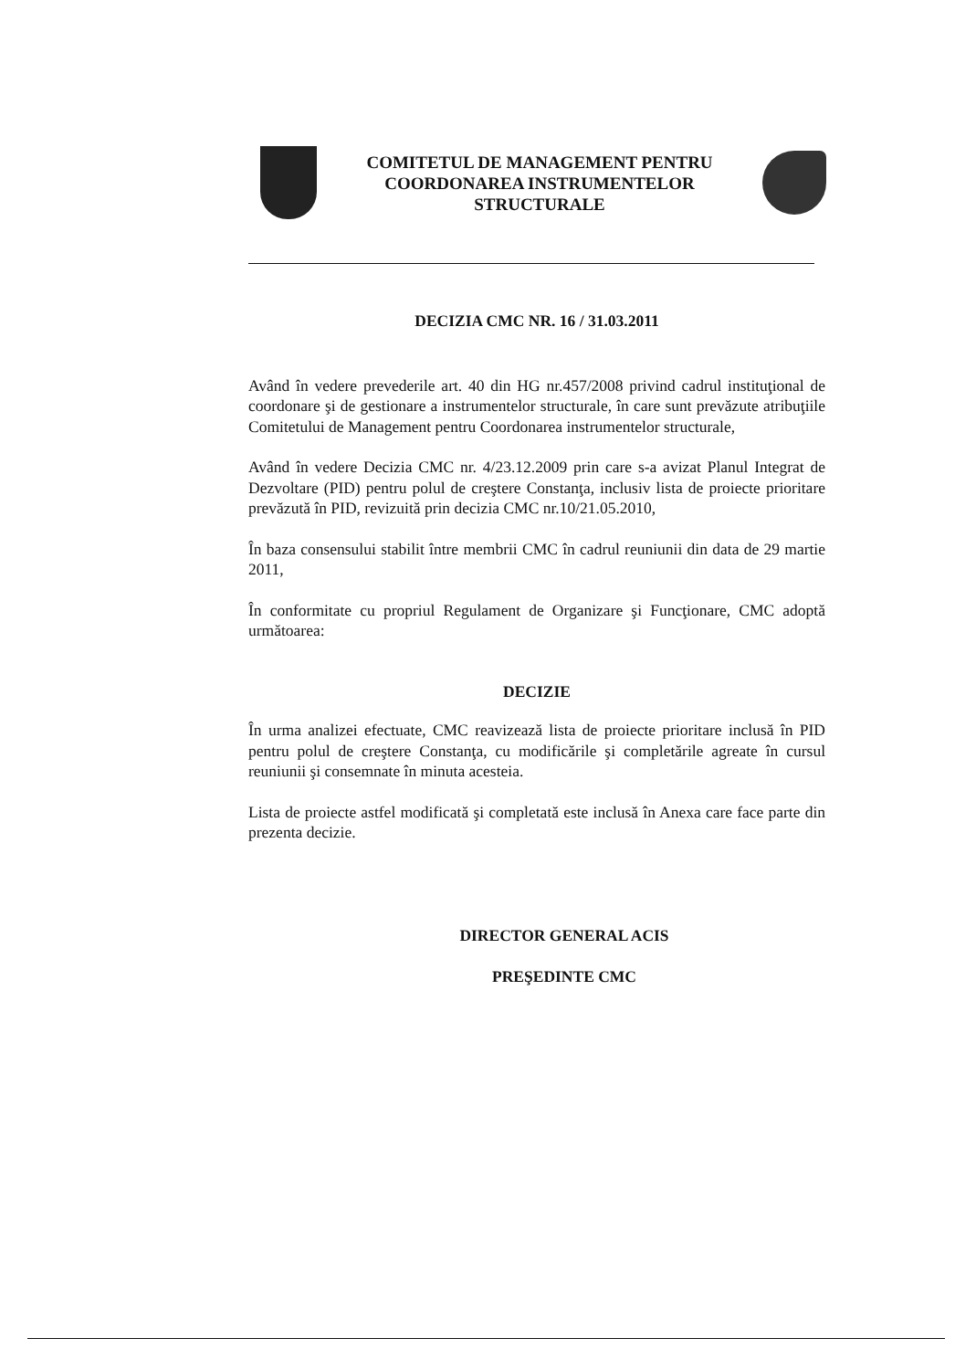COMITETUL DE MANAGEMENT PENTRU
COORDONAREA INSTRUMENTELOR
STRUCTURALE
DECIZIA CMC NR. 16 / 31.03.2011
Având în vedere prevederile art. 40 din HG nr.457/2008 privind cadrul instituţional de coordonare şi de gestionare a instrumentelor structurale, în care sunt prevăzute atribuţiile Comitetului de Management pentru Coordonarea instrumentelor structurale,
Având în vedere Decizia CMC nr. 4/23.12.2009 prin care s-a avizat Planul Integrat de Dezvoltare (PID) pentru polul de creştere Constanţa, inclusiv lista de proiecte prioritare prevăzută în PID, revizuită prin decizia CMC nr.10/21.05.2010,
În baza consensului stabilit între membrii CMC în cadrul reuniunii din data de 29 martie 2011,
În conformitate cu propriul Regulament de Organizare şi Funcţionare, CMC adoptă următoarea:
DECIZIE
În urma analizei efectuate, CMC reavizează lista de proiecte prioritare inclusă în PID pentru polul de creştere Constanţa, cu modificările şi completările agreate în cursul reuniunii şi consemnate în minuta acesteia.
Lista de proiecte astfel modificată şi completată este inclusă în Anexa care face parte din prezenta decizie.
DIRECTOR GENERAL ACIS
PREŞEDINTE CMC